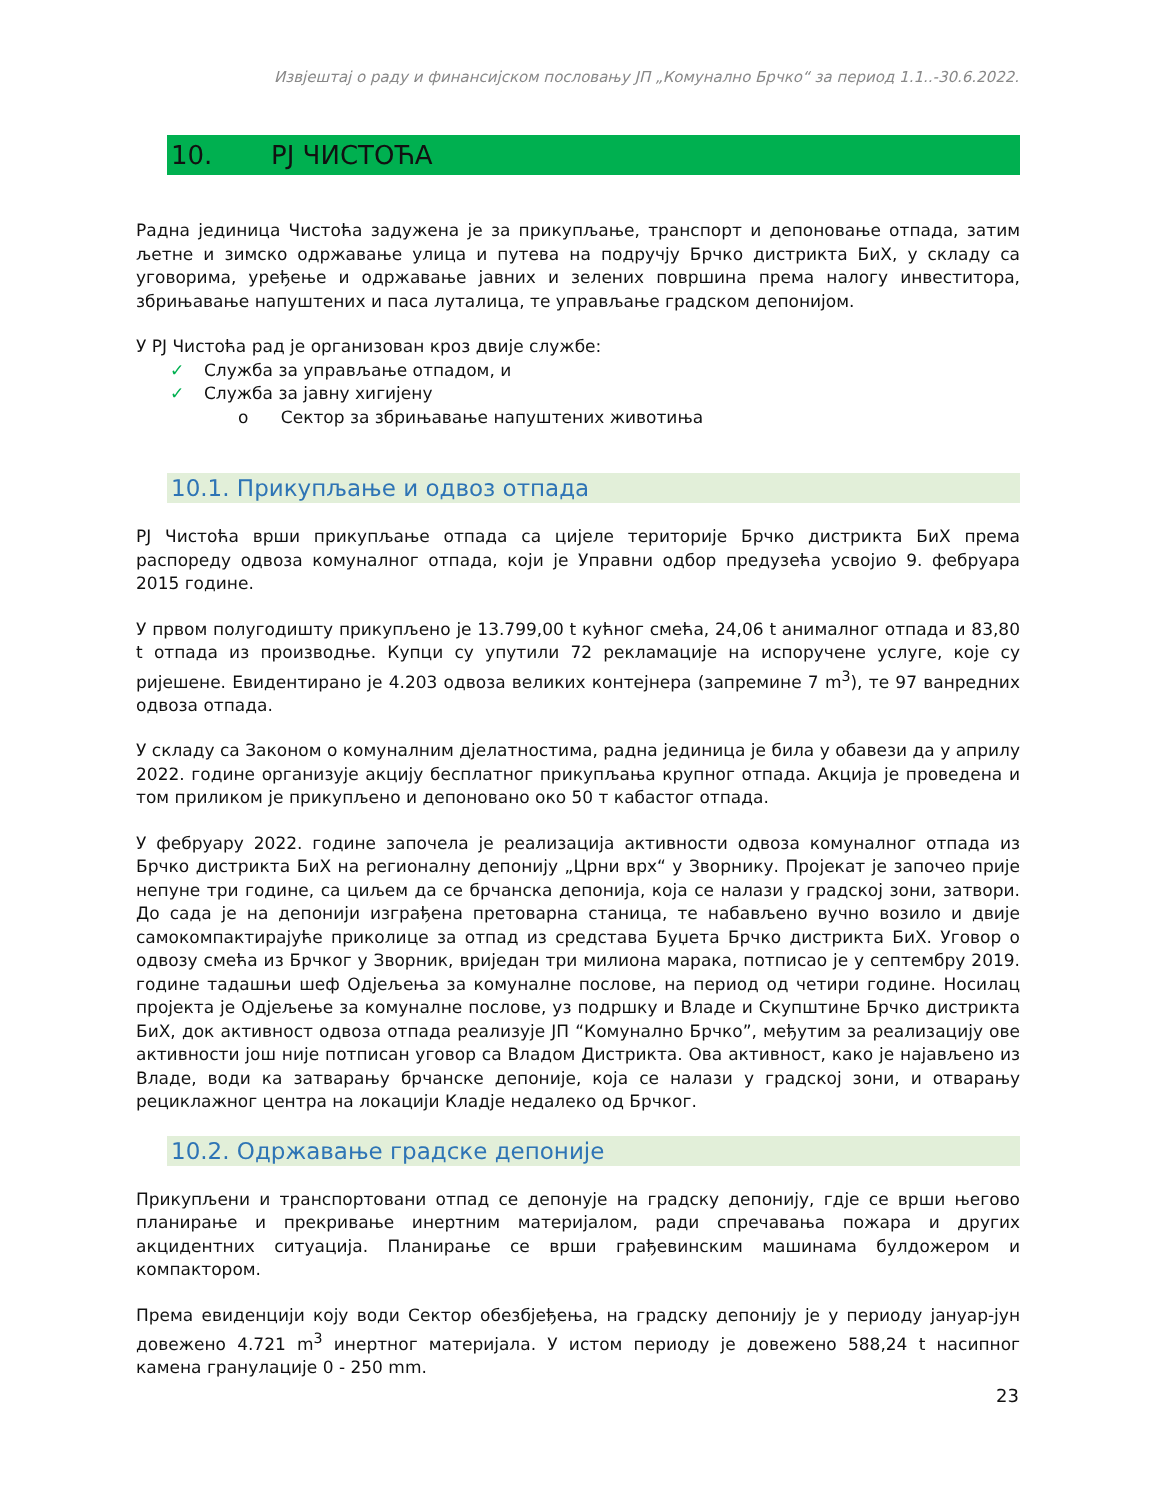Извјештај о раду и финансијском пословању ЈП „Комунално Брчко“ за период 1.1..-30.6.2022.
10. РЈ ЧИСТОЋА
Радна јединица Чистоћа задужена је за прикупљање, транспорт и депоновање отпада, затим љетне и зимско одржавање улица и путева на подручју Брчко дистрикта БиХ, у складу са уговорима, уређење и одржавање јавних и зелених површина према налогу инвеститора, збрињавање напуштених и паса луталица, те управљање градском депонијом.
У РЈ Чистоћа рад је организован кроз двије службе:
✓ Служба за управљање отпадом, и
✓ Служба за јавну хигијену
o Сектор за збрињавање напуштених животиња
10.1. Прикупљање и одвоз отпада
РЈ Чистоћа врши прикупљање отпада са цијеле територије Брчко дистрикта БиХ према распореду одвоза комуналног отпада, који је Управни одбор предузећа усвојио 9. фебруара 2015 године.
У првом полугодишту прикупљено је 13.799,00 t кућног смећа, 24,06 t анималног отпада и 83,80 t отпада из производње. Купци су упутили 72 рекламације на испоручене услуге, које су ријешене. Евидентирано је 4.203 одвоза великих контејнера (запремине 7 m<sup>3</sup>), те 97 ванредних одвоза отпада.
У складу са Законом о комуналним дјелатностима, радна јединица је била у обавези да у априлу 2022. године организује акцију бесплатног прикупљања крупног отпада. Акција је проведена и том приликом је прикупљено и депоновано око 50 т кабастог отпада.
У фебруару 2022. године започела је реализација активности одвоза комуналног отпада из Брчко дистрикта БиХ на регионалну депонију „Црни врх“ у Зворнику. Пројекат је започео прије непуне три године, са циљем да се брчанска депонија, која се налази у градској зони, затвори. До сада је на депонији изграђена претоварна станица, те набављено вучно возило и двије самокомпактирајуће приколице за отпад из средстава Буџета Брчко дистрикта БиХ. Уговор о одвозу смећа из Брчког у Зворник, вриједан три милиона марака, потписао је у септембру 2019. године тадашњи шеф Одјељења за комуналне послове, на период од четири године. Носилац пројекта је Одјељење за комуналне послове, уз подршку и Владе и Скупштине Брчко дистрикта БиХ, док активност одвоза отпада реализује ЈП “Комунално Брчко”, међутим за реализацију ове активности још није потписан уговор са Владом Дистрикта. Ова активност, како је најављено из Владе, води ка затварању брчанске депоније, која се налази у градској зони, и отварању рециклажног центра на локацији Кладје недалеко од Брчког.
10.2. Одржавање градске депоније
Прикупљени и транспортовани отпад се депонује на градску депонију, гдје се врши његово планирање и прекривање инертним материјалом, ради спречавања пожара и других акцидентних ситуација. Планирање се врши грађевинским машинама булдожером и компактором.
Према евиденцији коју води Сектор обезбјеђења, на градску депонију је у периоду јануар-јун довежено 4.721 m<sup>3</sup> инертног материјала. У истом периоду је довежено 588,24 t насипног камена гранулације 0 - 250 mm.
23